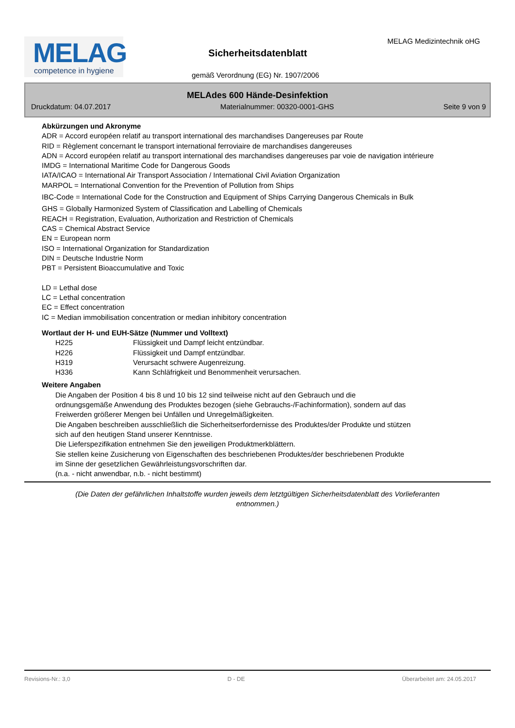MELAG
competence in hygiene
MELAG Medizintechnik oHG
Sicherheitsdatenblatt
gemäß Verordnung (EG) Nr. 1907/2006
MELAdes 600 Hände-Desinfektion
Druckdatum: 04.07.2017 Materialnummer: 00320-0001-GHS Seite 9 von 9
Abkürzungen und Akronyme
ADR = Accord européen relatif au transport international des marchandises Dangereuses par Route
RID = Règlement concernant le transport international ferroviaire de marchandises dangereuses
ADN = Accord européen relatif au transport international des marchandises dangereuses par voie de navigation intérieure
IMDG = International Maritime Code for Dangerous Goods
IATA/ICAO = International Air Transport Association / International Civil Aviation Organization
MARPOL = International Convention for the Prevention of Pollution from Ships
IBC-Code = International Code for the Construction and Equipment of Ships Carrying Dangerous Chemicals in Bulk
GHS = Globally Harmonized System of Classification and Labelling of Chemicals
REACH = Registration, Evaluation, Authorization and Restriction of Chemicals
CAS = Chemical Abstract Service
EN = European norm
ISO = International Organization for Standardization
DIN = Deutsche Industrie Norm
PBT = Persistent Bioaccumulative and Toxic
LD = Lethal dose
LC = Lethal concentration
EC = Effect concentration
IC = Median immobilisation concentration or median inhibitory concentration
Wortlaut der H- und EUH-Sätze (Nummer und Volltext)
| H225 | Flüssigkeit und Dampf leicht entzündbar. |
| H226 | Flüssigkeit und Dampf entzündbar. |
| H319 | Verursacht schwere Augenreizung. |
| H336 | Kann Schläfrigkeit und Benommenheit verursachen. |
Weitere Angaben
Die Angaben der Position 4 bis 8 und 10 bis 12 sind teilweise nicht auf den Gebrauch und die
ordnungsgemäße Anwendung des Produktes bezogen (siehe Gebrauchs-/Fachinformation), sondern auf das
Freiwerden größerer Mengen bei Unfällen und Unregelmäßigkeiten.
Die Angaben beschreiben ausschließlich die Sicherheitserfordernisse des Produktes/der Produkte und stützen
sich auf den heutigen Stand unserer Kenntnisse.
Die Lieferspezifikation entnehmen Sie den jeweiligen Produktmerkblättern.
Sie stellen keine Zusicherung von Eigenschaften des beschriebenen Produktes/der beschriebenen Produkte
im Sinne der gesetzlichen Gewährleistungsvorschriften dar.
(n.a. - nicht anwendbar, n.b. - nicht bestimmt)
(Die Daten der gefährlichen Inhaltstoffe wurden jeweils dem letztgültigen Sicherheitsdatenblatt des Vorlieferanten entnommen.)
Revisions-Nr.: 3,0 D - DE Überarbeitet am: 24.05.2017